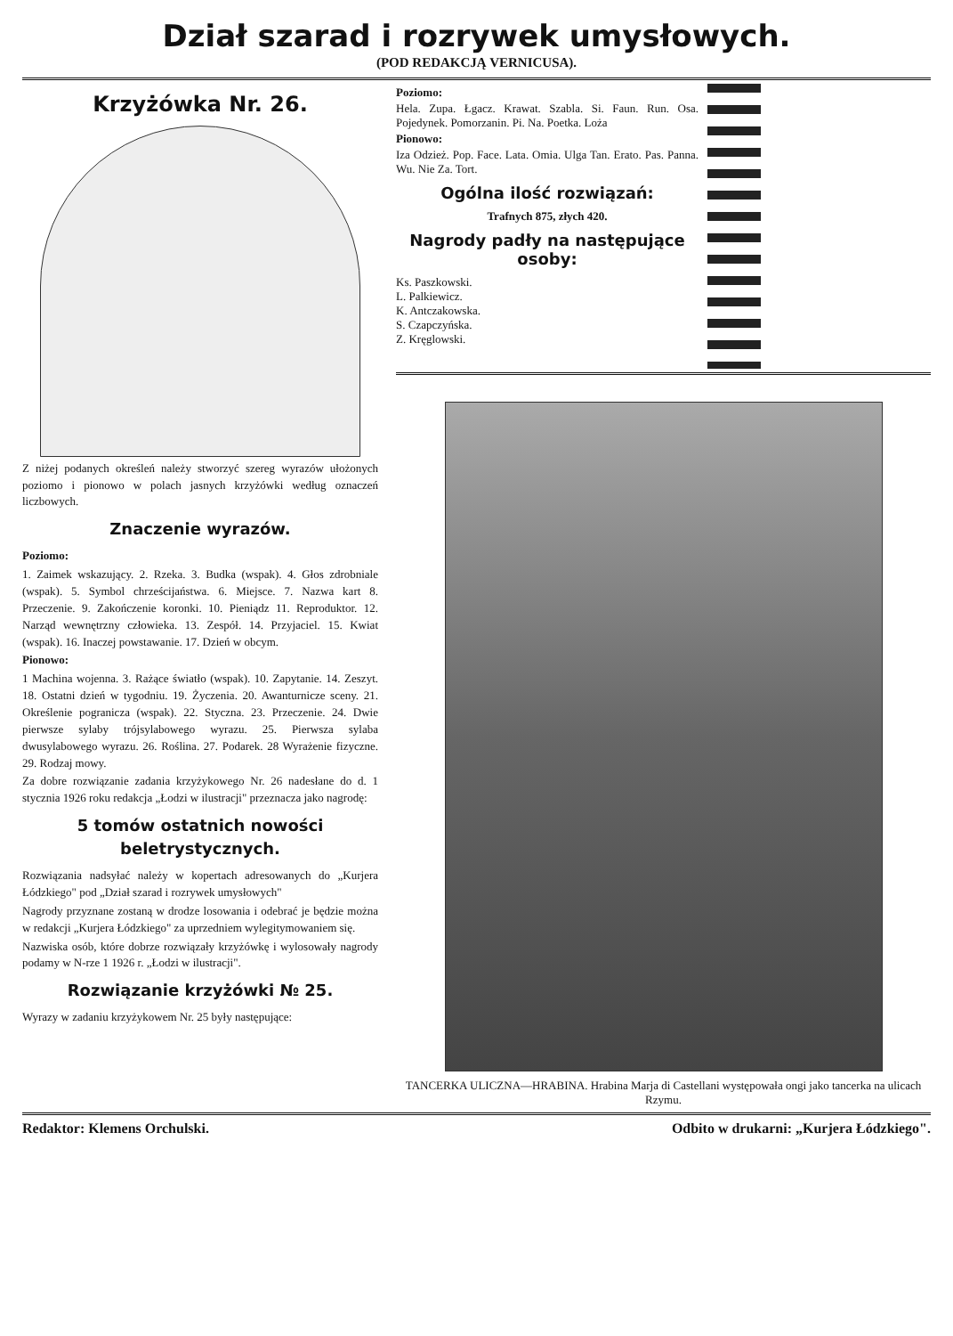Dział szarad i rozrywek umysłowych.
(POD REDAKCJĄ VERNICUSA).
Krzyżówka Nr. 26.
Z niżej podanych określeń należy stworzyć szereg wyrazów ułożonych poziomo i pionowo w polach jasnych krzyżówki według oznaczeń liczbowych.
Znaczenie wyrazów.
Poziomo:
1. Zaimek wskazujący. 2. Rzeka. 3. Budka (wspak). 4. Głos zdrobniale (wspak). 5. Symbol chrześcijaństwa. 6. Miejsce. 7. Nazwa kart 8. Przeczenie. 9. Zakończenie koronki. 10. Pieniądz 11. Reproduktor. 12. Narząd wewnętrzny człowieka. 13. Zespół. 14. Przyjaciel. 15. Kwiat (wspak). 16. Inaczej powstawanie. 17. Dzień w obcym.
Pionowo:
1 Machina wojenna. 3. Rażące światło (wspak). 10. Zapytanie. 14. Zeszyt. 18. Ostatni dzień w tygodniu. 19. Życzenia. 20. Awanturnicze sceny. 21. Określenie pogranicza (wspak). 22. Styczna. 23. Przeczenie. 24. Dwie pierwsze sylaby trójsylabowego wyrazu. 25. Pierwsza sylaba dwusylabowego wyrazu. 26. Roślina. 27. Podarek. 28 Wyrażenie fizyczne. 29. Rodzaj mowy.
Za dobre rozwiązanie zadania krzyżykowego Nr. 26 nadesłane do d. 1 stycznia 1926 roku redakcja „Łodzi w ilustracji" przeznacza jako nagrodę:
5 tomów ostatnich nowości beletrystycznych.
Rozwiązania nadsyłać należy w kopertach adresowanych do „Kurjera Łódzkiego" pod „Dział szarad i rozrywek umysłowych"
Nagrody przyznane zostaną w drodze losowania i odebrać je będzie można w redakcji „Kurjera Łódzkiego" za uprzedniem wylegitymowaniem się.
Nazwiska osób, które dobrze rozwiązały krzyżówkę i wylosowały nagrody podamy w N-rze 1 1926 r. „Łodzi w ilustracji".
Rozwiązanie krzyżówki № 25.
Wyrazy w zadaniu krzyżykowem Nr. 25 były następujące:
Poziomo:
Hela. Zupa. Łgacz. Krawat. Szabla. Si. Faun. Run. Osa. Pojedynek. Pomorzanin. Pi. Na. Poetka. Loża
Pionowo:
Iza Odzież. Pop. Face. Lata. Omia. Ulga Tan. Erato. Pas. Panna. Wu. Nie Za. Tort.
Ogólna ilość rozwiązań:
Trafnych 875, złych 420.
Nagrody padły na następujące osoby:
Ks. Paszkowski.
L. Palkiewicz.
K. Antczakowska.
S. Czapczyńska.
Z. Kręglowski.
TANCERKA ULICZNA—HRABINA. Hrabina Marja di Castellani występowała ongi jako tancerka na ulicach Rzymu.
Redaktor: Klemens Orchulski. Odbito w drukarni: „Kurjera Łódzkiego".